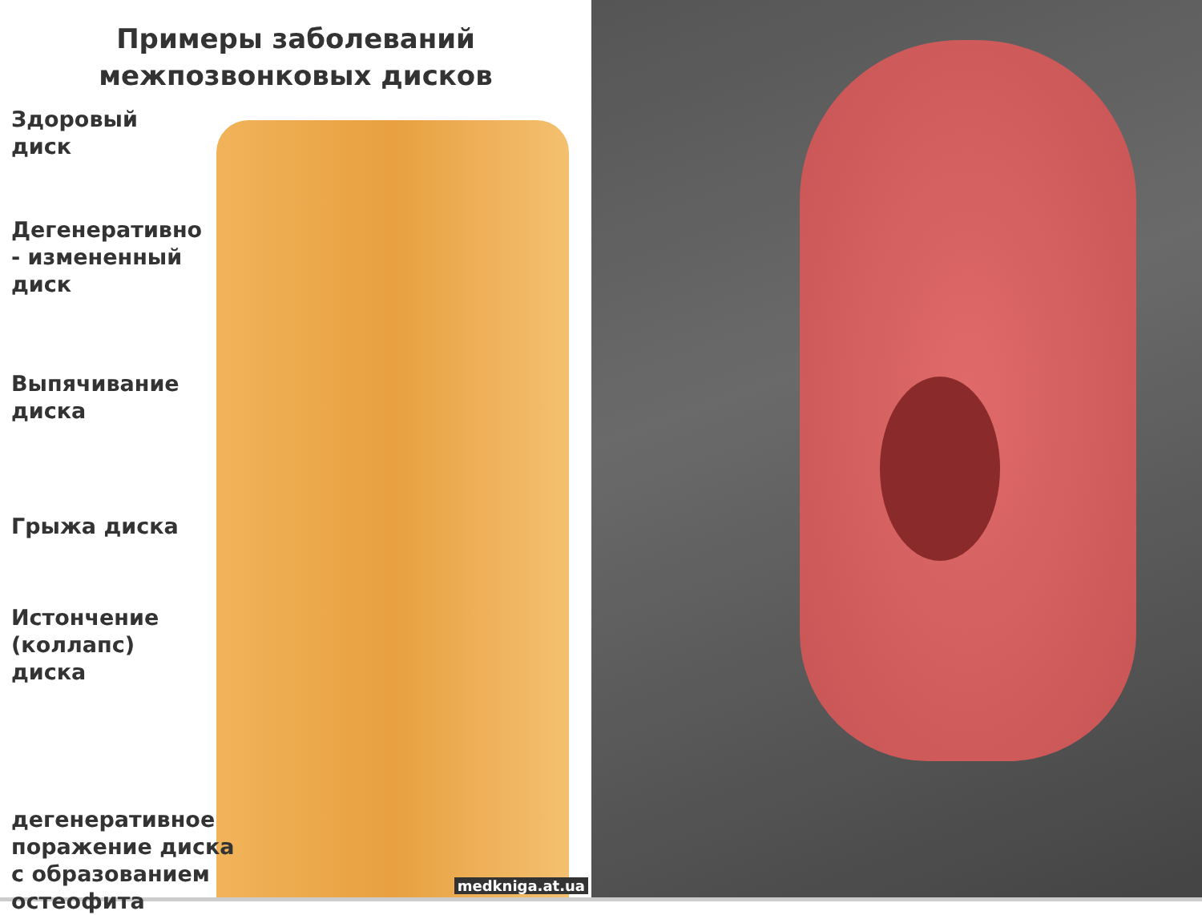Примеры заболеваний
межпозвонковых дисков
Здоровый
диск
Дегенеративно
- измененный
диск
Выпячивание
диска
Грыжа диска
Истончение
(коллапс)
диска
дегенеративное
поражение диска
с образованием
остеофита
medkniga.at.ua